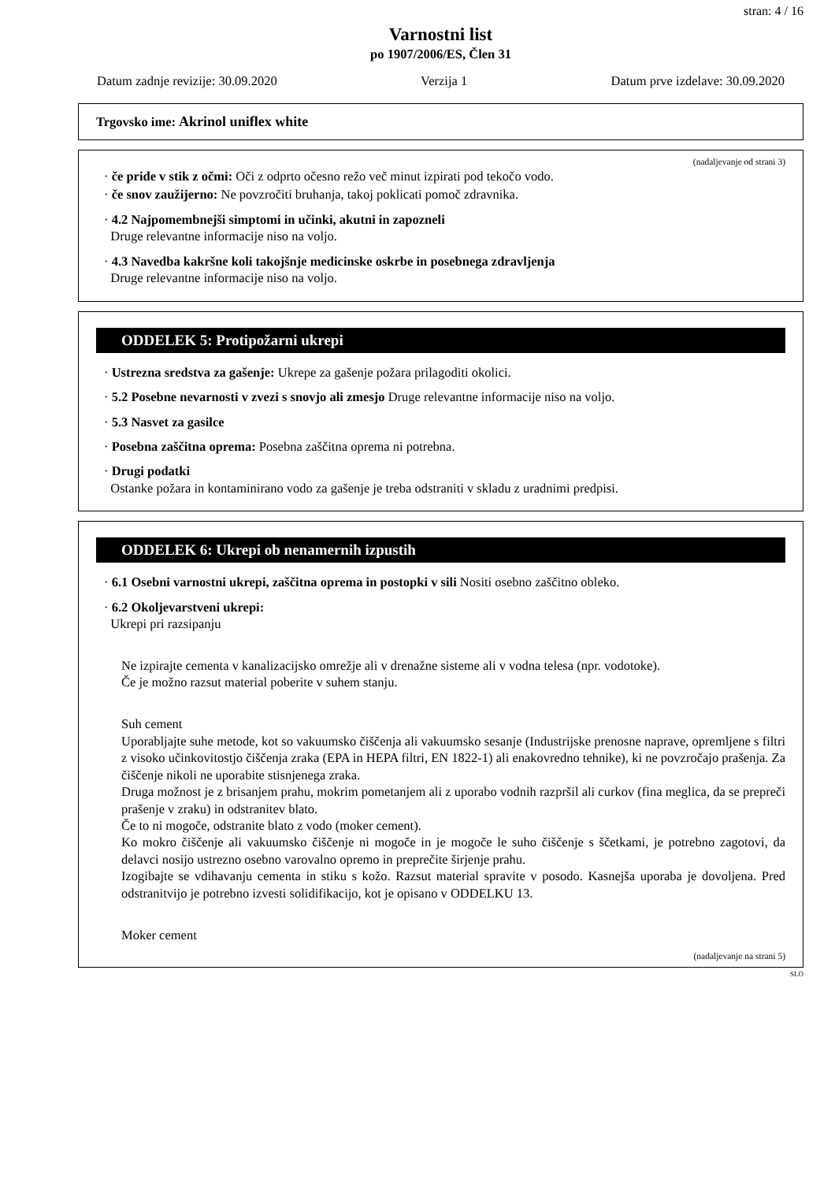stran: 4 / 16
Varnostni list
po 1907/2006/ES, Člen 31
Datum zadnje revizije: 30.09.2020 Verzija 1 Datum prve izdelave: 30.09.2020
Trgovsko ime: Akrinol uniflex white
(nadaljevanje od strani 3)
· če pride v stik z očmi: Oči z odprto očesno režo več minut izpirati pod tekočo vodo.
· če snov zaužijerno: Ne povzročiti bruhanja, takoj poklicati pomoč zdravnika.
· 4.2 Najpomembnejši simptomi in učinki, akutni in zapozneli
Druge relevantne informacije niso na voljo.
· 4.3 Navedba kakršne koli takojšnje medicinske oskrbe in posebnega zdravljenja
Druge relevantne informacije niso na voljo.
ODDELEK 5: Protipožarni ukrepi
· Ustrezna sredstva za gašenje: Ukrepe za gašenje požara prilagoditi okolici.
· 5.2 Posebne nevarnosti v zvezi s snovjo ali zmesjo Druge relevantne informacije niso na voljo.
· 5.3 Nasvet za gasilce
· Posebna zaščitna oprema: Posebna zaščitna oprema ni potrebna.
· Drugi podatki
Ostanke požara in kontaminirano vodo za gašenje je treba odstraniti v skladu z uradnimi predpisi.
ODDELEK 6: Ukrepi ob nenamernih izpustih
· 6.1 Osebni varnostni ukrepi, zaščitna oprema in postopki v sili Nositi osebno zaščitno obleko.
· 6.2 Okoljevarstveni ukrepi:
Ukrepi pri razsipanju
Ne izpirajte cementa v kanalizacijsko omrežje ali v drenažne sisteme ali v vodna telesa (npr. vodotoke).
Če je možno razsut material poberite v suhem stanju.
Suh cement
Uporabljajte suhe metode, kot so vakuumsko čiščenja ali vakuumsko sesanje (Industrijske prenosne naprave, opremljene s filtri z visoko učinkovitostjo čiščenja zraka (EPA in HEPA filtri, EN 1822-1) ali enakovredno tehnike), ki ne povzročajo prašenja. Za čiščenje nikoli ne uporabite stisnjenega zraka.
Druga možnost je z brisanjem prahu, mokrim pometanjem ali z uporabo vodnih razpršil ali curkov (fina meglica, da se prepreči prašenje v zraku) in odstranitev blato.
Če to ni mogoče, odstranite blato z vodo (moker cement).
Ko mokro čiščenje ali vakuumsko čiščenje ni mogoče in je mogoče le suho čiščenje s ščetkami, je potrebno zagotovi, da delavci nosijo ustrezno osebno varovalno opremo in preprečite širjenje prahu.
Izogibajte se vdihavanju cementa in stiku s kožo. Razsut material spravite v posodo. Kasnejša uporaba je dovoljena. Pred odstranitvijo je potrebno izvesti solidifikacijo, kot je opisano v ODDELKU 13.
Moker cement
(nadaljevanje na strani 5)
SLO